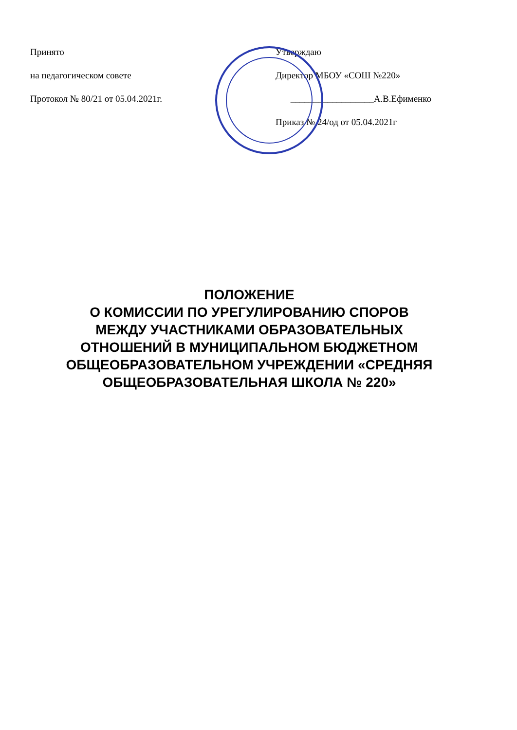Принято
на педагогическом совете
Протокол № 80/21 от 05.04.2021г.
Утверждаю
Директор МБОУ «СОШ №220»
__________________А.В.Ефименко
Приказ № 24/од от 05.04.2021г
ПОЛОЖЕНИЕ
О КОМИССИИ ПО УРЕГУЛИРОВАНИЮ СПОРОВ
МЕЖДУ УЧАСТНИКАМИ ОБРАЗОВАТЕЛЬНЫХ
ОТНОШЕНИЙ В МУНИЦИПАЛЬНОМ БЮДЖЕТНОМ
ОБЩЕОБРАЗОВАТЕЛЬНОМ УЧРЕЖДЕНИИ «СРЕДНЯЯ
ОБЩЕОБРАЗОВАТЕЛЬНАЯ ШКОЛА № 220»